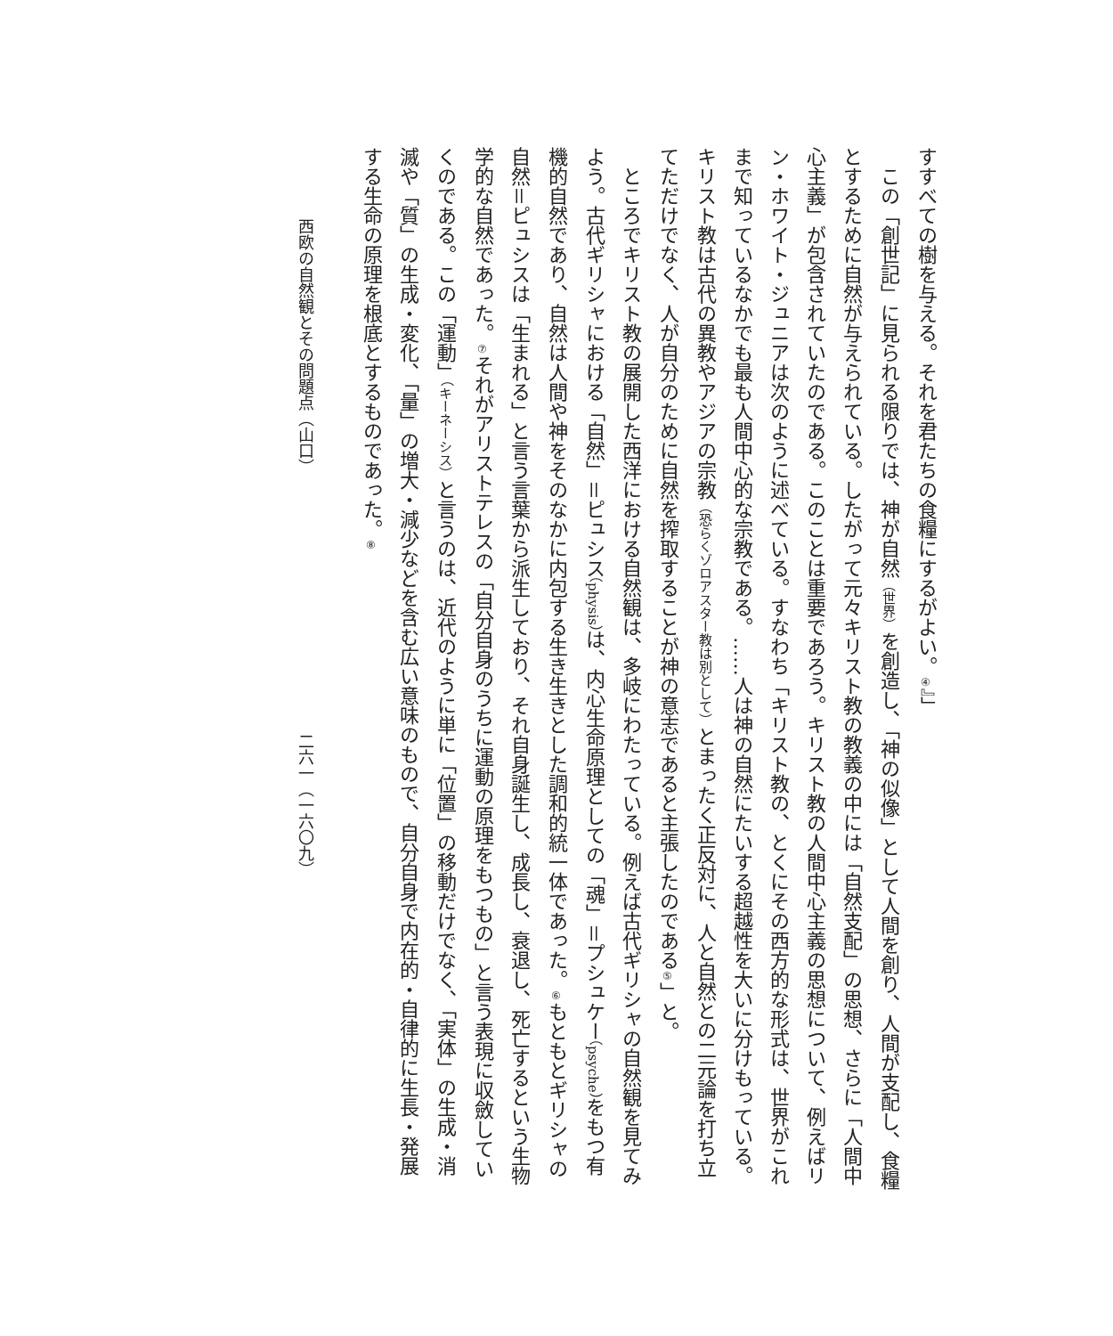すすべての樹を与える。それを君たちの食糧にするがよい。④』」
この「創世記」に見られる限りでは、神が自然（世界）を創造し、「神の似像」として人間を創り、人間が支配し、食糧とするために自然が与えられている。したがって元々キリスト教の教義の中には「自然支配」の思想、さらに「人間中心主義」が包含されていたのである。このことは重要であろう。キリスト教の人間中心主義の思想について、例えばリン・ホワイト・ジュニアは次のように述べている。すなわち「キリスト教の、とくにその西方的な形式は、世界がこれまで知っているなかでも最も人間中心的な宗教である。……人は神の自然にたいする超越性を大いに分けもっている。キリスト教は古代の異教やアジアの宗教（恐らくゾロアスター教は別として）とまったく正反対に、人と自然との二元論を打ち立てただけでなく、人が自分のために自然を搾取することが神の意志であると主張したのである⑤」と。
ところでキリスト教の展開した西洋における自然観は、多岐にわたっている。例えば古代ギリシャの自然観を見てみよう。古代ギリシャにおける「自然」＝ピュシス（physis）は、内心生命原理としての「魂」＝プシュケー（psyche）をもつ有機的自然であり、自然は人間や神をそのなかに内包する生き生きとした調和的統一体であった。⑥もともとギリシャの自然＝ピュシスは「生まれる」と言う言葉から派生しており、それ自身誕生し、成長し、衰退し、死亡するという生物学的な自然であった。⑦それがアリストテレスの「自分自身のうちに運動の原理をもつもの」と言う表現に収斂していくのである。この「運動」（キーネーシス）と言うのは、近代のように単に「位置」の移動だけでなく、「実体」の生成・消滅や「質」の生成・変化、「量」の増大・減少などを含む広い意味のもので、自分自身で内在的・自律的に生長・発展する生命の原理を根底とするものであった。⑧
西欧の自然観とその問題点（山口） 二六一（一六〇九）